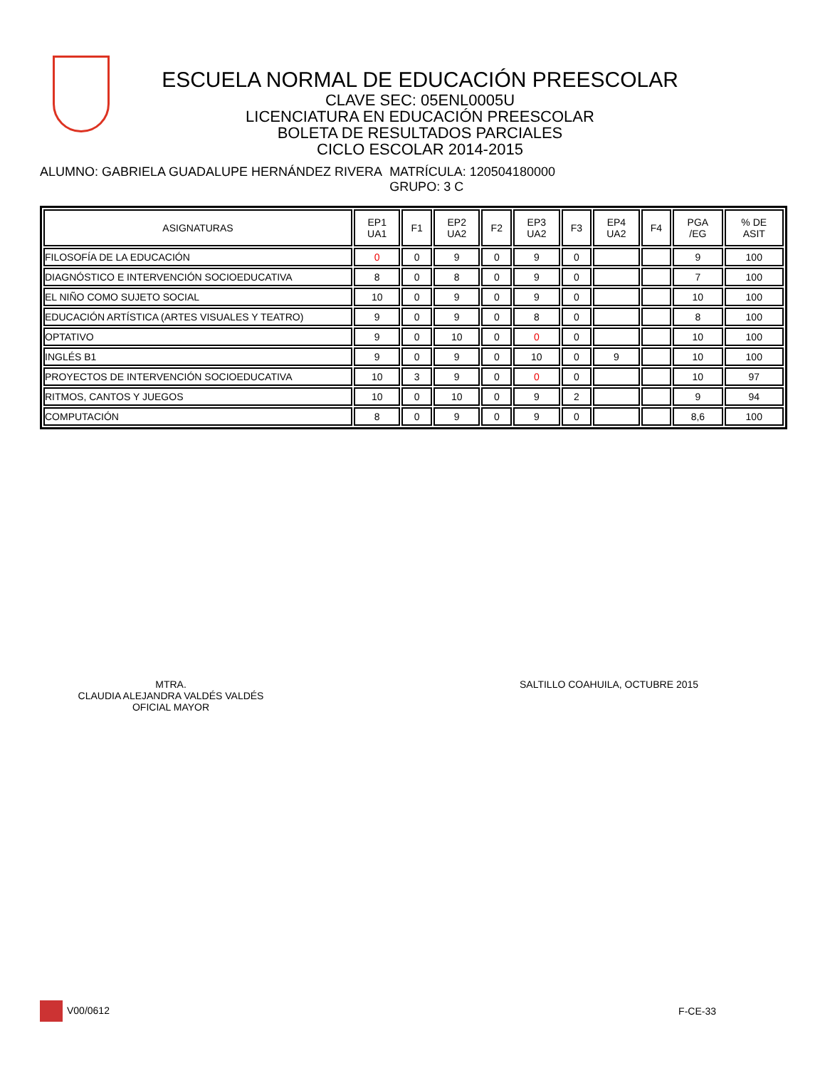ESCUELA NORMAL DE EDUCACIÓN PREESCOLAR
CLAVE SEC: 05ENL0005U
LICENCIATURA EN EDUCACIÓN PREESCOLAR
BOLETA DE RESULTADOS PARCIALES
CICLO ESCOLAR 2014-2015
ALUMNO: GABRIELA GUADALUPE HERNÁNDEZ RIVERA
MATRÍCULA: 120504180000
GRUPO: 3 C
| ASIGNATURAS | EP1 UA1 | F1 | EP2 UA2 | F2 | EP3 UA2 | F3 | EP4 UA2 | F4 | PGA /EG | % DE ASIT |
| --- | --- | --- | --- | --- | --- | --- | --- | --- | --- | --- |
| FILOSOFÍA DE LA EDUCACIÓN | 0 | 0 | 9 | 0 | 9 | 0 | | | 9 | 100 |
| DIAGNÓSTICO E INTERVENCIÓN SOCIOEDUCATIVA | 8 | 0 | 8 | 0 | 9 | 0 | | | 7 | 100 |
| EL NIÑO COMO SUJETO SOCIAL | 10 | 0 | 9 | 0 | 9 | 0 | | | 10 | 100 |
| EDUCACIÓN ARTÍSTICA (ARTES VISUALES Y TEATRO) | 9 | 0 | 9 | 0 | 8 | 0 | | | 8 | 100 |
| OPTATIVO | 9 | 0 | 10 | 0 | 0 | 0 | | | 10 | 100 |
| INGLÉS B1 | 9 | 0 | 9 | 0 | 10 | 0 | 9 | | 10 | 100 |
| PROYECTOS DE INTERVENCIÓN SOCIOEDUCATIVA | 10 | 3 | 9 | 0 | 0 | 0 | | | 10 | 97 |
| RITMOS, CANTOS Y JUEGOS | 10 | 0 | 10 | 0 | 9 | 2 | | | 9 | 94 |
| COMPUTACIÓN | 8 | 0 | 9 | 0 | 9 | 0 | | | 8,6 | 100 |
MTRA.
CLAUDIA ALEJANDRA VALDÉS VALDÉS
OFICIAL MAYOR
SALTILLO COAHUILA, OCTUBRE 2015
V00/0612 F-CE-33